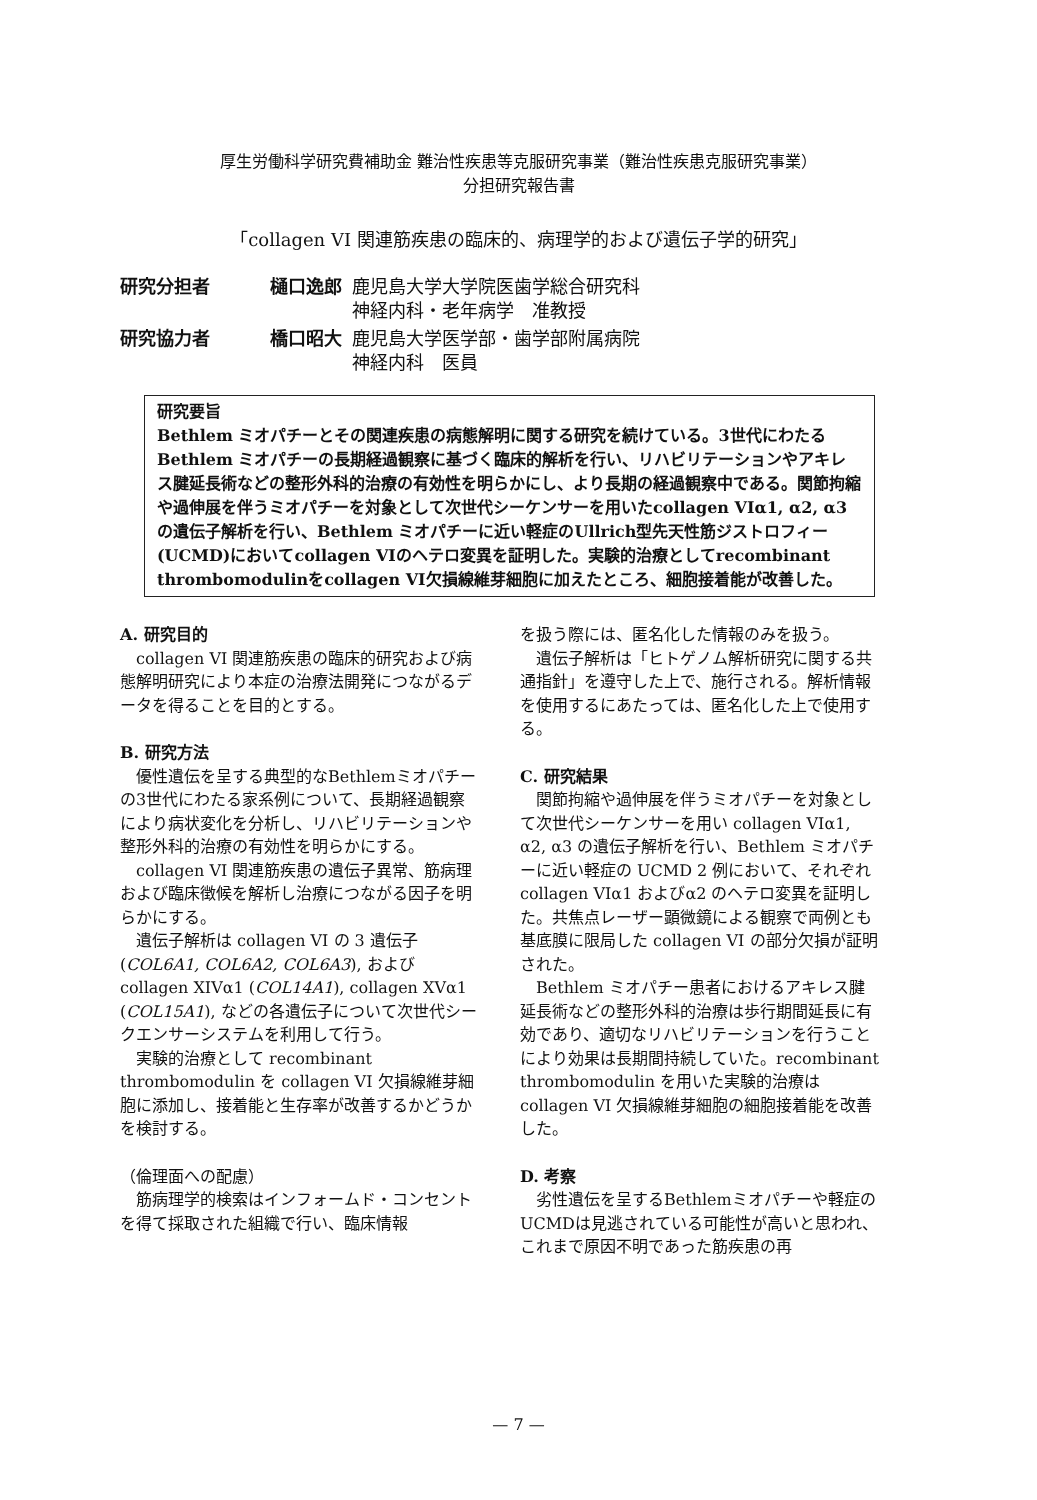厚生労働科学研究費補助金 難治性疾患等克服研究事業（難治性疾患克服研究事業）
分担研究報告書
「collagen VI 関連筋疾患の臨床的、病理学的および遺伝子学的研究」
| 研究分担者 | 樋口逸郎 | 鹿児島大学大学院医歯学総合研究科 神経内科・老年病学 准教授 |
| 研究協力者 | 橋口昭大 | 鹿児島大学医学部・歯学部附属病院 神経内科 医員 |
研究要旨
Bethlem ミオパチーとその関連疾患の病態解明に関する研究を続けている。3世代にわたるBethlem ミオパチーの長期経過観察に基づく臨床的解析を行い、リハビリテーションやアキレス腱延長術などの整形外科的治療の有効性を明らかにし、より長期の経過観察中である。関節拘縮や過伸展を伴うミオパチーを対象として次世代シーケンサーを用いたcollagen VIα1, α2, α3の遺伝子解析を行い、Bethlem ミオパチーに近い軽症のUllrich型先天性筋ジストロフィー(UCMD)においてcollagen VIのヘテロ変異を証明した。実験的治療としてrecombinant thrombomodulinをcollagen VI欠損線維芽細胞に加えたところ、細胞接着能が改善した。
A. 研究目的
collagen VI 関連筋疾患の臨床的研究および病態解明研究により本症の治療法開発につながるデータを得ることを目的とする。
B. 研究方法
優性遺伝を呈する典型的なBethlemミオパチーの3世代にわたる家系例について、長期経過観察により病状変化を分析し、リハビリテーションや整形外科的治療の有効性を明らかにする。
collagen VI 関連筋疾患の遺伝子異常、筋病理および臨床徴候を解析し治療につながる因子を明らかにする。
遺伝子解析は collagen VI の 3 遺伝子 (COL6A1, COL6A2, COL6A3), および collagen XIVα1 (COL14A1), collagen XVα1 (COL15A1), などの各遺伝子について次世代シークエンサーシステムを利用して行う。
実験的治療として recombinant thrombomodulin を collagen VI 欠損線維芽細胞に添加し、接着能と生存率が改善するかどうかを検討する。
（倫理面への配慮）
筋病理学的検索はインフォームド・コンセントを得て採取された組織で行い、臨床情報
を扱う際には、匿名化した情報のみを扱う。
遺伝子解析は「ヒトゲノム解析研究に関する共通指針」を遵守した上で、施行される。解析情報を使用するにあたっては、匿名化した上で使用する。
C. 研究結果
関節拘縮や過伸展を伴うミオパチーを対象として次世代シーケンサーを用い collagen VIα1, α2, α3 の遺伝子解析を行い、Bethlem ミオパチーに近い軽症の UCMD 2 例において、それぞれ collagen VIα1 およびα2 のヘテロ変異を証明した。共焦点レーザー顕微鏡による観察で両例とも基底膜に限局した collagen VI の部分欠損が証明された。
Bethlem ミオパチー患者におけるアキレス腱延長術などの整形外科的治療は歩行期間延長に有効であり、適切なリハビリテーションを行うことにより効果は長期間持続していた。recombinant thrombomodulin を用いた実験的治療は collagen VI 欠損線維芽細胞の細胞接着能を改善した。
D. 考察
劣性遺伝を呈するBethlemミオパチーや軽症のUCMDは見逃されている可能性が高いと思われ、これまで原因不明であった筋疾患の再
— 7 —